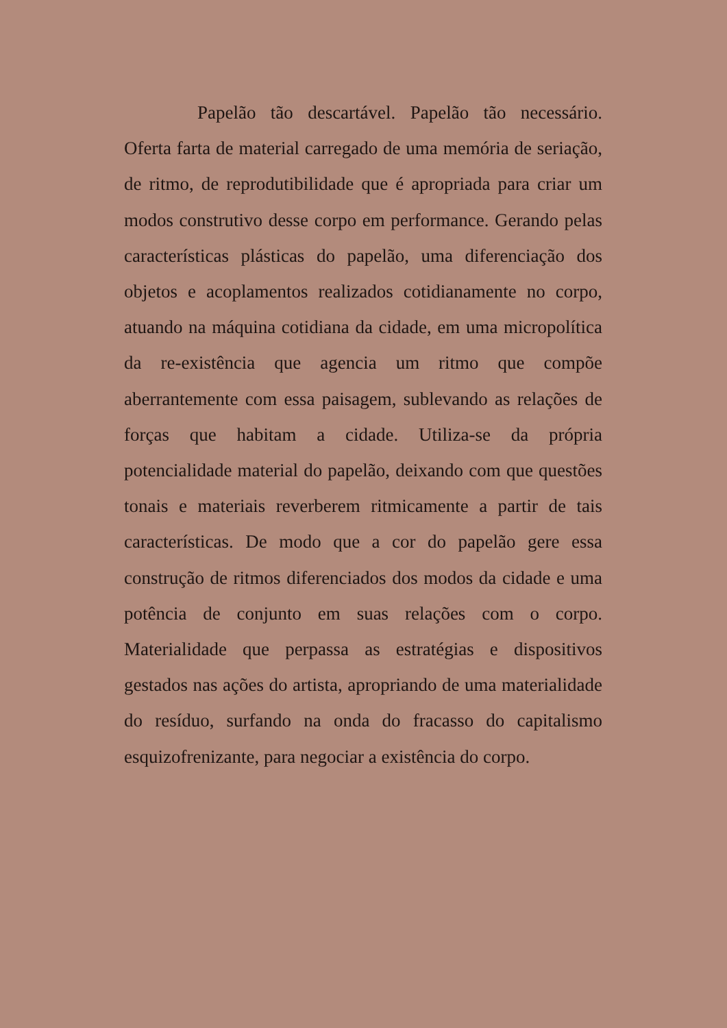Papelão tão descartável. Papelão tão necessário. Oferta farta de material carregado de uma memória de seriação, de ritmo, de reprodutibilidade que é apropriada para criar um modos construtivo desse corpo em performance. Gerando pelas características plásticas do papelão, uma diferenciação dos objetos e acoplamentos realizados cotidianamente no corpo, atuando na máquina cotidiana da cidade, em uma micropolítica da re-existência que agencia um ritmo que compõe aberrantemente com essa paisagem, sublevando as relações de forças que habitam a cidade. Utiliza-se da própria potencialidade material do papelão, deixando com que questões tonais e materiais reverberem ritmicamente a partir de tais características. De modo que a cor do papelão gere essa construção de ritmos diferenciados dos modos da cidade e uma potência de conjunto em suas relações com o corpo. Materialidade que perpassa as estratégias e dispositivos gestados nas ações do artista, apropriando de uma materialidade do resíduo, surfando na onda do fracasso do capitalismo esquizofrenizante, para negociar a existência do corpo.